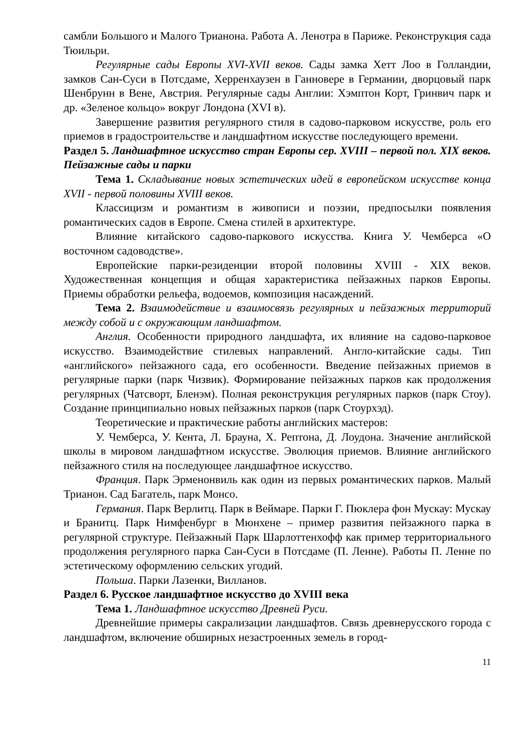самбли Большого и Малого Трианона. Работа А. Ленотра в Париже. Реконструкция сада Тюильри.
Регулярные сады Европы XVI-XVII веков. Сады замка Хетт Лоо в Голландии, замков Сан-Суси в Потсдаме, Херренхаузен в Ганновере в Германии, дворцовый парк Шенбрунн в Вене, Австрия. Регулярные сады Англии: Хэмптон Корт, Гринвич парк и др. «Зеленое кольцо» вокруг Лондона (XVI в).
Завершение развития регулярного стиля в садово-парковом искусстве, роль его приемов в градостроительстве и ландшафтном искусстве последующего времени.
Раздел 5. Ландшафтное искусство стран Европы сер. XVIII – первой пол. XIX веков. Пейзажные сады и парки
Тема 1. Складывание новых эстетических идей в европейском искусстве конца XVII - первой половины XVIII веков.
Классицизм и романтизм в живописи и поэзии, предпосылки появления романтических садов в Европе. Смена стилей в архитектуре.
Влияние китайского садово-паркового искусства. Книга У. Чемберса «О восточном садоводстве».
Европейские парки-резиденции второй половины XVIII - XIX веков. Художественная концепция и общая характеристика пейзажных парков Европы. Приемы обработки рельефа, водоемов, композиция насаждений.
Тема 2. Взаимодействие и взаимосвязь регулярных и пейзажных территорий между собой и с окружающим ландшафтом.
Англия. Особенности природного ландшафта, их влияние на садово-парковое искусство. Взаимодействие стилевых направлений. Англо-китайские сады. Тип «английского» пейзажного сада, его особенности. Введение пейзажных приемов в регулярные парки (парк Чизвик). Формирование пейзажных парков как продолжения регулярных (Чатсворт, Бленэм). Полная реконструкция регулярных парков (парк Стоу). Создание принципиально новых пейзажных парков (парк Стоурхэд).
Теоретические и практические работы английских мастеров:
У. Чемберса, У. Кента, Л. Брауна, Х. Рептона, Д. Лоудона. Значение английской школы в мировом ландшафтном искусстве. Эволюция приемов. Влияние английского пейзажного стиля на последующее ландшафтное искусство.
Франция. Парк Эрменонвиль как один из первых романтических парков. Малый Трианон. Сад Багатель, парк Монсо.
Германия. Парк Верлитц. Парк в Веймаре. Парки Г. Пюклера фон Мускау: Мускау и Бранитц. Парк Нимфенбург в Мюнхене – пример развития пейзажного парка в регулярной структуре. Пейзажный Парк Шарлоттенхофф как пример территориального продолжения регулярного парка Сан-Суси в Потсдаме (П. Ленне). Работы П. Ленне по эстетическому оформлению сельских угодий.
Польша. Парки Лазенки, Вилланов.
Раздел 6. Русское ландшафтное искусство до XVIII века
Тема 1. Ландшафтное искусство Древней Руси.
Древнейшие примеры сакрализации ландшафтов. Связь древнерусского города с ландшафтом, включение обширных незастроенных земель в город-
11